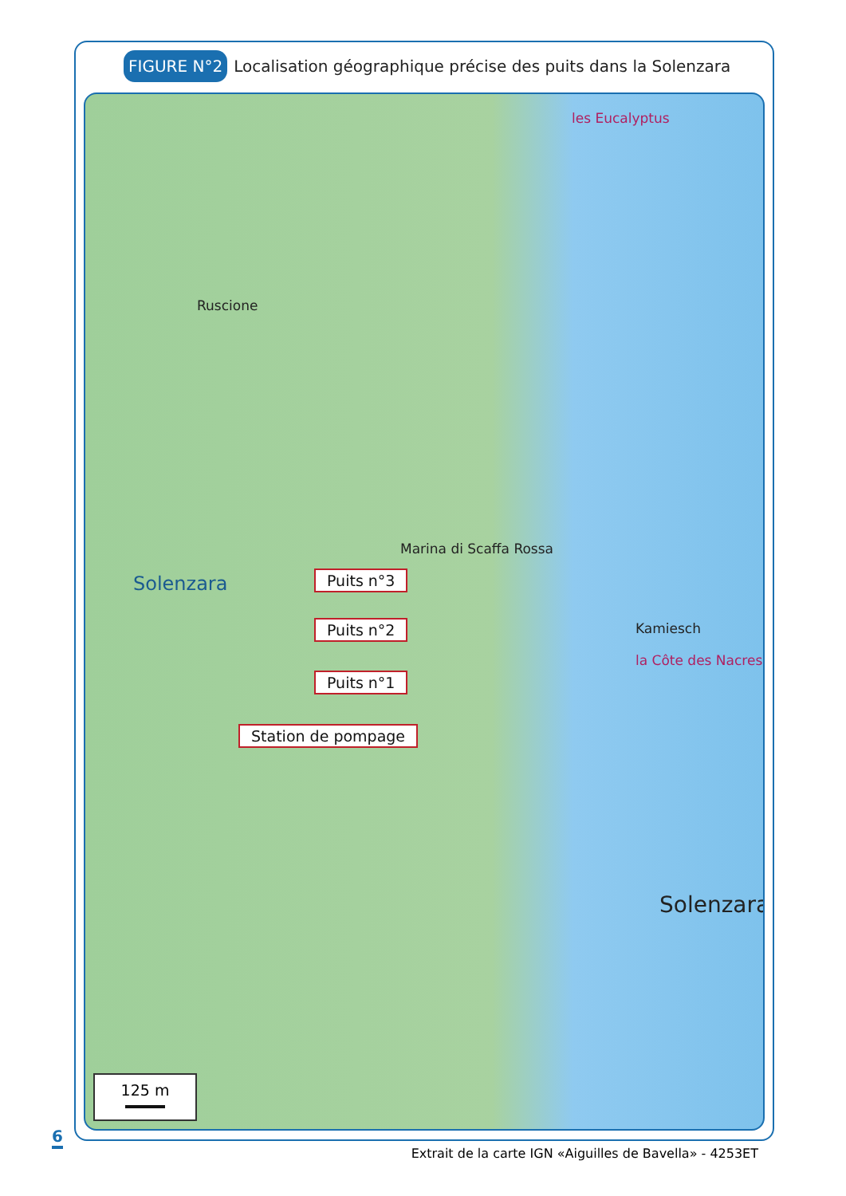FIGURE N°2 Localisation géographique précise des puits dans la Solenzara
les Eucalyptus
Ruscione
Marina di Scaffa Rossa
Solenzara
Kamiesch
la Côte des Nacres
Puits n°3
Puits n°2
Puits n°1
Station de pompage
Solenzara
125 m
6
Extrait de la carte IGN «Aiguilles de Bavella» - 4253ET